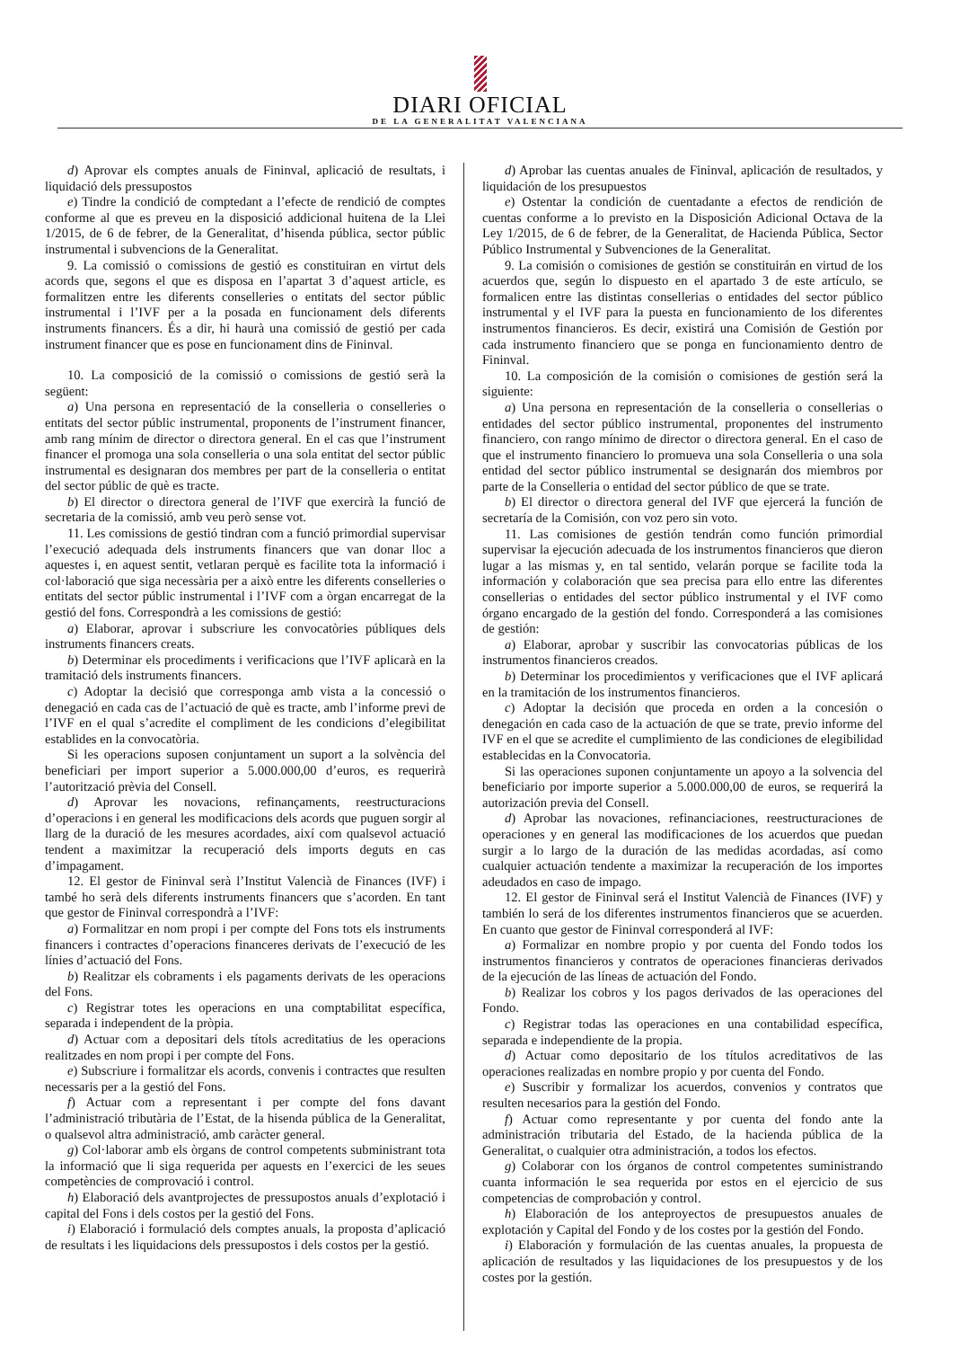DIARI OFICIAL
DE LA GENERALITAT VALENCIANA
d) Aprovar els comptes anuals de Fininval, aplicació de resultats, i liquidació dels pressupostos
e) Tindre la condició de comptedant a l’efecte de rendició de comptes conforme al que es preveu en la disposició addicional huitena de la Llei 1/2015, de 6 de febrer, de la Generalitat, d’hisenda pública, sector públic instrumental i subvencions de la Generalitat.
9. La comissió o comissions de gestió es constituiran en virtut dels acords que, segons el que es disposa en l’apartat 3 d’aquest article, es formalitzen entre les diferents conselleries o entitats del sector públic instrumental i l’IVF per a la posada en funcionament dels diferents instruments financers. És a dir, hi haurà una comissió de gestió per cada instrument financer que es pose en funcionament dins de Fininval.
10. La composició de la comissió o comissions de gestió serà la següent:
a) Una persona en representació de la conselleria o conselleries o entitats del sector públic instrumental, proponents de l’instrument financer, amb rang mínim de director o directora general. En el cas que l’instrument financer el promoga una sola conselleria o una sola entitat del sector públic instrumental es designaran dos membres per part de la conselleria o entitat del sector públic de què es tracte.
b) El director o directora general de l’IVF que exercirà la funció de secretaria de la comissió, amb veu però sense vot.
11. Les comissions de gestió tindran com a funció primordial supervisar l’execució adequada dels instruments financers que van donar lloc a aquestes i, en aquest sentit, vetlaran perquè es facilite tota la informació i col·laboració que siga necessària per a això entre les diferents conselleries o entitats del sector públic instrumental i l’IVF com a òrgan encarregat de la gestió del fons. Correspondrà a les comissions de gestió:
a) Elaborar, aprovar i subscriure les convocatòries públiques dels instruments financers creats.
b) Determinar els procediments i verificacions que l’IVF aplicarà en la tramitació dels instruments financers.
c) Adoptar la decisió que corresponga amb vista a la concessió o denegació en cada cas de l’actuació de què es tracte, amb l’informe previ de l’IVF en el qual s’acredite el compliment de les condicions d’elegibilitat establides en la convocatòria.
Si les operacions suposen conjuntament un suport a la solvència del beneficiari per import superior a 5.000.000,00 d’euros, es requerirà l’autorització prèvia del Consell.
d) Aprovar les novacions, refinançaments, reestructuracions d’operacions i en general les modificacions dels acords que puguen sorgir al llarg de la duració de les mesures acordades, així com qualsevol actuació tendent a maximitzar la recuperació dels imports deguts en cas d’impagament.
12. El gestor de Fininval serà l’Institut Valencià de Finances (IVF) i també ho serà dels diferents instruments financers que s’acorden. En tant que gestor de Fininval correspondrà a l’IVF:
a) Formalitzar en nom propi i per compte del Fons tots els instruments financers i contractes d’operacions financeres derivats de l’execució de les línies d’actuació del Fons.
b) Realitzar els cobraments i els pagaments derivats de les operacions del Fons.
c) Registrar totes les operacions en una comptabilitat específica, separada i independent de la pròpia.
d) Actuar com a depositari dels títols acreditatius de les operacions realitzades en nom propi i per compte del Fons.
e) Subscriure i formalitzar els acords, convenis i contractes que resulten necessaris per a la gestió del Fons.
f) Actuar com a representant i per compte del fons davant l’administració tributària de l’Estat, de la hisenda pública de la Generalitat, o qualsevol altra administració, amb caràcter general.
g) Col·laborar amb els òrgans de control competents subministrant tota la informació que li siga requerida per aquests en l’exercici de les seues competències de comprovació i control.
h) Elaboració dels avantprojectes de pressupostos anuals d’explotació i capital del Fons i dels costos per la gestió del Fons.
i) Elaboració i formulació dels comptes anuals, la proposta d’aplicació de resultats i les liquidacions dels pressupostos i dels costos per la gestió.
d) Aprobar las cuentas anuales de Fininval, aplicación de resultados, y liquidación de los presupuestos
e) Ostentar la condición de cuentadante a efectos de rendición de cuentas conforme a lo previsto en la Disposición Adicional Octava de la Ley 1/2015, de 6 de febrer, de la Generalitat, de Hacienda Pública, Sector Público Instrumental y Subvenciones de la Generalitat.
9. La comisión o comisiones de gestión se constituirán en virtud de los acuerdos que, según lo dispuesto en el apartado 3 de este artículo, se formalicen entre las distintas consellerias o entidades del sector público instrumental y el IVF para la puesta en funcionamiento de los diferentes instrumentos financieros. Es decir, existirá una Comisión de Gestión por cada instrumento financiero que se ponga en funcionamiento dentro de Fininval.
10. La composición de la comisión o comisiones de gestión será la siguiente:
a) Una persona en representación de la conselleria o consellerias o entidades del sector público instrumental, proponentes del instrumento financiero, con rango mínimo de director o directora general. En el caso de que el instrumento financiero lo promueva una sola Conselleria o una sola entidad del sector público instrumental se designarán dos miembros por parte de la Conselleria o entidad del sector público de que se trate.
b) El director o directora general del IVF que ejercerá la función de secretaría de la Comisión, con voz pero sin voto.
11. Las comisiones de gestión tendrán como función primordial supervisar la ejecución adecuada de los instrumentos financieros que dieron lugar a las mismas y, en tal sentido, velarán porque se facilite toda la información y colaboración que sea precisa para ello entre las diferentes consellerias o entidades del sector público instrumental y el IVF como órgano encargado de la gestión del fondo. Corresponderá a las comisiones de gestión:
a) Elaborar, aprobar y suscribir las convocatorias públicas de los instrumentos financieros creados.
b) Determinar los procedimientos y verificaciones que el IVF aplicará en la tramitación de los instrumentos financieros.
c) Adoptar la decisión que proceda en orden a la concesión o denegación en cada caso de la actuación de que se trate, previo informe del IVF en el que se acredite el cumplimiento de las condiciones de elegibilidad establecidas en la Convocatoria.
Si las operaciones suponen conjuntamente un apoyo a la solvencia del beneficiario por importe superior a 5.000.000,00 de euros, se requerirá la autorización previa del Consell.
d) Aprobar las novaciones, refinanciaciones, reestructuraciones de operaciones y en general las modificaciones de los acuerdos que puedan surgir a lo largo de la duración de las medidas acordadas, así como cualquier actuación tendente a maximizar la recuperación de los importes adeudados en caso de impago.
12. El gestor de Fininval será el Institut Valencià de Finances (IVF) y también lo será de los diferentes instrumentos financieros que se acuerden. En cuanto que gestor de Fininval corresponderá al IVF:
a) Formalizar en nombre propio y por cuenta del Fondo todos los instrumentos financieros y contratos de operaciones financieras derivados de la ejecución de las líneas de actuación del Fondo.
b) Realizar los cobros y los pagos derivados de las operaciones del Fondo.
c) Registrar todas las operaciones en una contabilidad específica, separada e independiente de la propia.
d) Actuar como depositario de los títulos acreditativos de las operaciones realizadas en nombre propio y por cuenta del Fondo.
e) Suscribir y formalizar los acuerdos, convenios y contratos que resulten necesarios para la gestión del Fondo.
f) Actuar como representante y por cuenta del fondo ante la administración tributaria del Estado, de la hacienda pública de la Generalitat, o cualquier otra administración, a todos los efectos.
g) Colaborar con los órganos de control competentes suministrando cuanta información le sea requerida por estos en el ejercicio de sus competencias de comprobación y control.
h) Elaboración de los anteproyectos de presupuestos anuales de explotación y Capital del Fondo y de los costes por la gestión del Fondo.
i) Elaboración y formulación de las cuentas anuales, la propuesta de aplicación de resultados y las liquidaciones de los presupuestos y de los costes por la gestión.